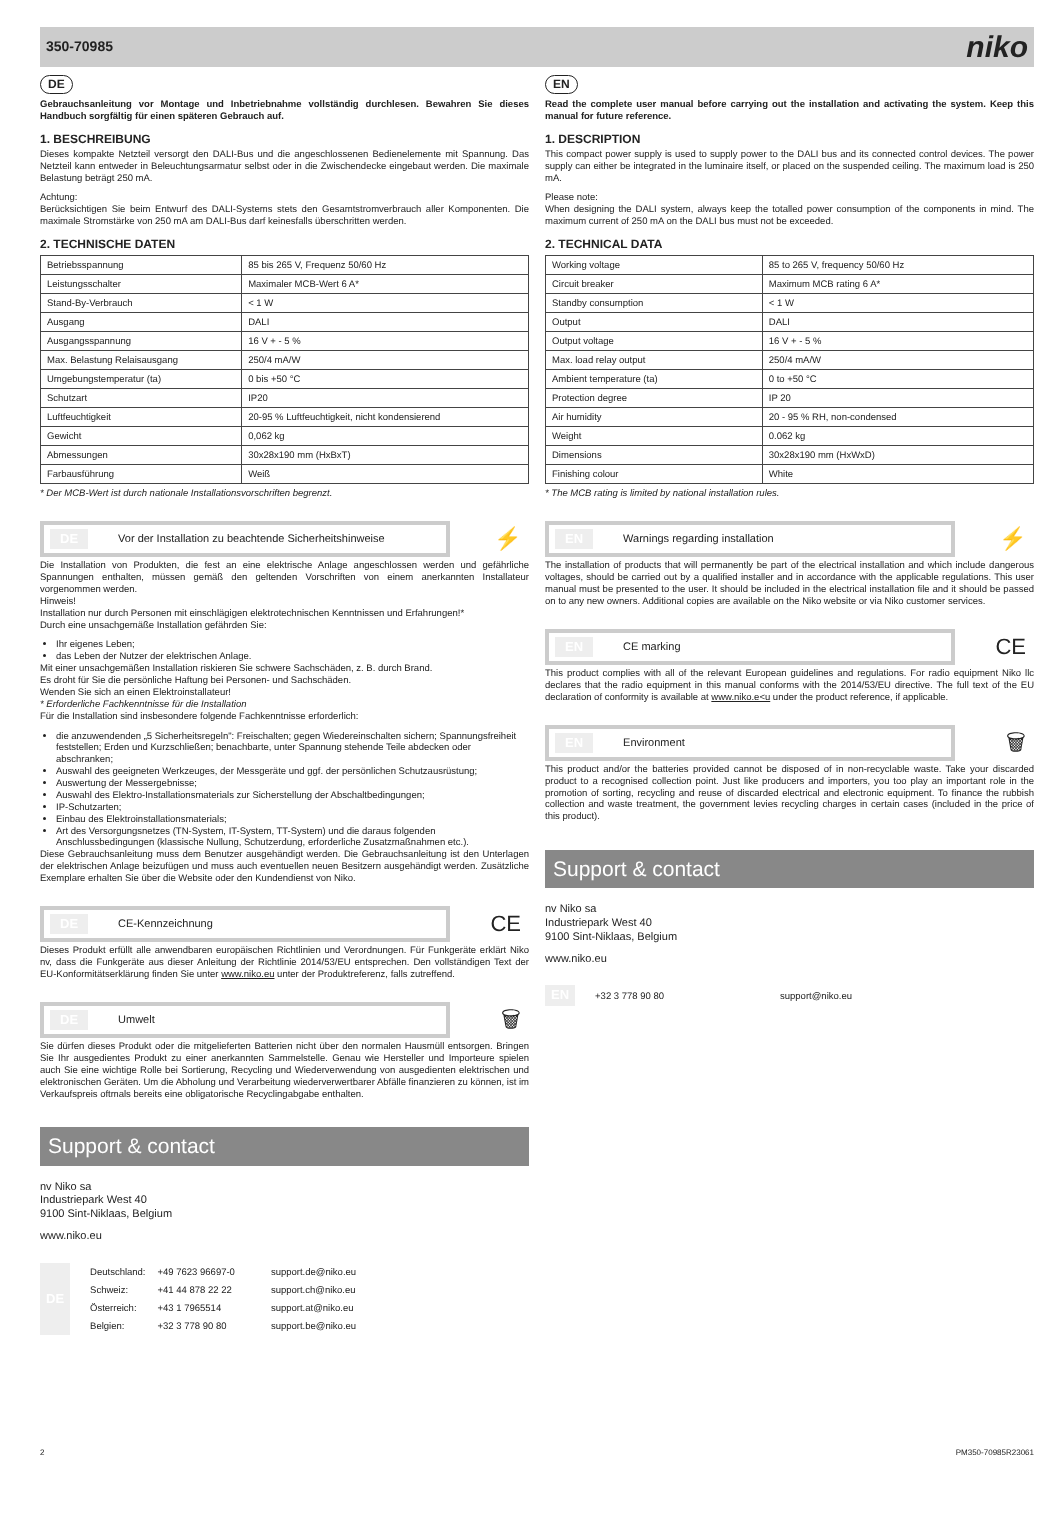350-70985 niko
DE
Gebrauchsanleitung vor Montage und Inbetriebnahme vollständig durchlesen. Bewahren Sie dieses Handbuch sorgfältig für einen späteren Gebrauch auf.
1. BESCHREIBUNG
Dieses kompakte Netzteil versorgt den DALI-Bus und die angeschlossenen Bedienelemente mit Spannung. Das Netzteil kann entweder in Beleuchtungsarmatur selbst oder in die Zwischendecke eingebaut werden. Die maximale Belastung beträgt 250 mA.
Achtung:
Berücksichtigen Sie beim Entwurf des DALI-Systems stets den Gesamtstromverbrauch aller Komponenten. Die maximale Stromstärke von 250 mA am DALI-Bus darf keinesfalls überschritten werden.
2. TECHNISCHE DATEN
| Betriebsspannung | 85 bis 265 V, Frequenz 50/60 Hz |
| Leistungsschalter | Maximaler MCB-Wert 6 A* |
| Stand-By-Verbrauch | < 1 W |
| Ausgang | DALI |
| Ausgangsspannung | 16 V + - 5 % |
| Max. Belastung Relaisausgang | 250/4 mA/W |
| Umgebungstemperatur (ta) | 0 bis +50 °C |
| Schutzart | IP20 |
| Luftfeuchtigkeit | 20-95 % Luftfeuchtigkeit, nicht kondensierend |
| Gewicht | 0,062 kg |
| Abmessungen | 30x28x190 mm (HxBxT) |
| Farbausführung | Weiß |
* Der MCB-Wert ist durch nationale Installationsvorschriften begrenzt.
DE Vor der Installation zu beachtende Sicherheitshinweise
⚡
Die Installation von Produkten, die fest an eine elektrische Anlage angeschlossen werden und gefährliche Spannungen enthalten, müssen gemäß den geltenden Vorschriften von einem anerkannten Installateur vorgenommen werden.
Hinweis!
Installation nur durch Personen mit einschlägigen elektrotechnischen Kenntnissen und Erfahrungen!*
Durch eine unsachgemäße Installation gefährden Sie:
Ihr eigenes Leben;
das Leben der Nutzer der elektrischen Anlage.
Mit einer unsachgemäßen Installation riskieren Sie schwere Sachschäden, z. B. durch Brand.
Es droht für Sie die persönliche Haftung bei Personen- und Sachschäden.
Wenden Sie sich an einen Elektroinstallateur!
* Erforderliche Fachkenntnisse für die Installation
Für die Installation sind insbesondere folgende Fachkenntnisse erforderlich:
die anzuwendenden „5 Sicherheitsregeln": Freischalten; gegen Wiedereinschalten sichern; Spannungsfreiheit feststellen; Erden und Kurzschließen; benachbarte, unter Spannung stehende Teile abdecken oder abschranken;
Auswahl des geeigneten Werkzeuges, der Messgeräte und ggf. der persönlichen Schutzausrüstung;
Auswertung der Messergebnisse;
Auswahl des Elektro-Installationsmaterials zur Sicherstellung der Abschaltbedingungen;
IP-Schutzarten;
Einbau des Elektroinstallationsmaterials;
Art des Versorgungsnetzes (TN-System, IT-System, TT-System) und die daraus folgenden Anschlussbedingungen (klassische Nullung, Schutzerdung, erforderliche Zusatzmaßnahmen etc.).
Diese Gebrauchsanleitung muss dem Benutzer ausgehändigt werden. Die Gebrauchsanleitung ist den Unterlagen der elektrischen Anlage beizufügen und muss auch eventuellen neuen Besitzern ausgehändigt werden. Zusätzliche Exemplare erhalten Sie über die Website oder den Kundendienst von Niko.
DE CE-Kennzeichnung
CE
Dieses Produkt erfüllt alle anwendbaren europäischen Richtlinien und Verordnungen. Für Funkgeräte erklärt Niko nv, dass die Funkgeräte aus dieser Anleitung der Richtlinie 2014/53/EU entsprechen. Den vollständigen Text der EU-Konformitätserklärung finden Sie unter www.niko.eu unter der Produktreferenz, falls zutreffend.
DE Umwelt
🗑
Sie dürfen dieses Produkt oder die mitgelieferten Batterien nicht über den normalen Hausmüll entsorgen. Bringen Sie Ihr ausgedientes Produkt zu einer anerkannten Sammelstelle. Genau wie Hersteller und Importeure spielen auch Sie eine wichtige Rolle bei Sortierung, Recycling und Wiederverwendung von ausgedienten elektrischen und elektronischen Geräten. Um die Abholung und Verarbeitung wiederverwertbarer Abfälle finanzieren zu können, ist im Verkaufspreis oftmals bereits eine obligatorische Recyclingabgabe enthalten.
Support & contact
nv Niko sa
Industriepark West 40
9100 Sint-Niklaas, Belgium
www.niko.eu
| DE | Deutschland: | +49 7623 96697-0 | support.de@niko.eu |
| | Schweiz: | +41 44 878 22 22 | support.ch@niko.eu |
| | Österreich: | +43 1 7965514 | support.at@niko.eu |
| | Belgien: | +32 3 778 90 80 | support.be@niko.eu |
EN
Read the complete user manual before carrying out the installation and activating the system. Keep this manual for future reference.
1. DESCRIPTION
This compact power supply is used to supply power to the DALI bus and its connected control devices. The power supply can either be integrated in the luminaire itself, or placed on the suspended ceiling. The maximum load is 250 mA.
Please note:
When designing the DALI system, always keep the totalled power consumption of the components in mind. The maximum current of 250 mA on the DALI bus must not be exceeded.
2. TECHNICAL DATA
| Working voltage | 85 to 265 V, frequency 50/60 Hz |
| Circuit breaker | Maximum MCB rating 6 A* |
| Standby consumption | < 1 W |
| Output | DALI |
| Output voltage | 16 V + - 5 % |
| Max. load relay output | 250/4 mA/W |
| Ambient temperature (ta) | 0 to +50 °C |
| Protection degree | IP 20 |
| Air humidity | 20 - 95 % RH, non-condensed |
| Weight | 0.062 kg |
| Dimensions | 30x28x190 mm (HxWxD) |
| Finishing colour | White |
* The MCB rating is limited by national installation rules.
EN Warnings regarding installation
⚡
The installation of products that will permanently be part of the electrical installation and which include dangerous voltages, should be carried out by a qualified installer and in accordance with the applicable regulations. This user manual must be presented to the user. It should be included in the electrical installation file and it should be passed on to any new owners. Additional copies are available on the Niko website or via Niko customer services.
EN CE marking
CE
This product complies with all of the relevant European guidelines and regulations. For radio equipment Niko llc declares that the radio equipment in this manual conforms with the 2014/53/EU directive. The full text of the EU declaration of conformity is available at www.niko.e<u under the product reference, if applicable.
EN Environment
🗑
This product and/or the batteries provided cannot be disposed of in non-recyclable waste. Take your discarded product to a recognised collection point. Just like producers and importers, you too play an important role in the promotion of sorting, recycling and reuse of discarded electrical and electronic equipment. To finance the rubbish collection and waste treatment, the government levies recycling charges in certain cases (included in the price of this product).
Support & contact
nv Niko sa
Industriepark West 40
9100 Sint-Niklaas, Belgium
www.niko.eu
| EN | +32 3 778 90 80 | support@niko.eu |
2 PM350-70985R23061